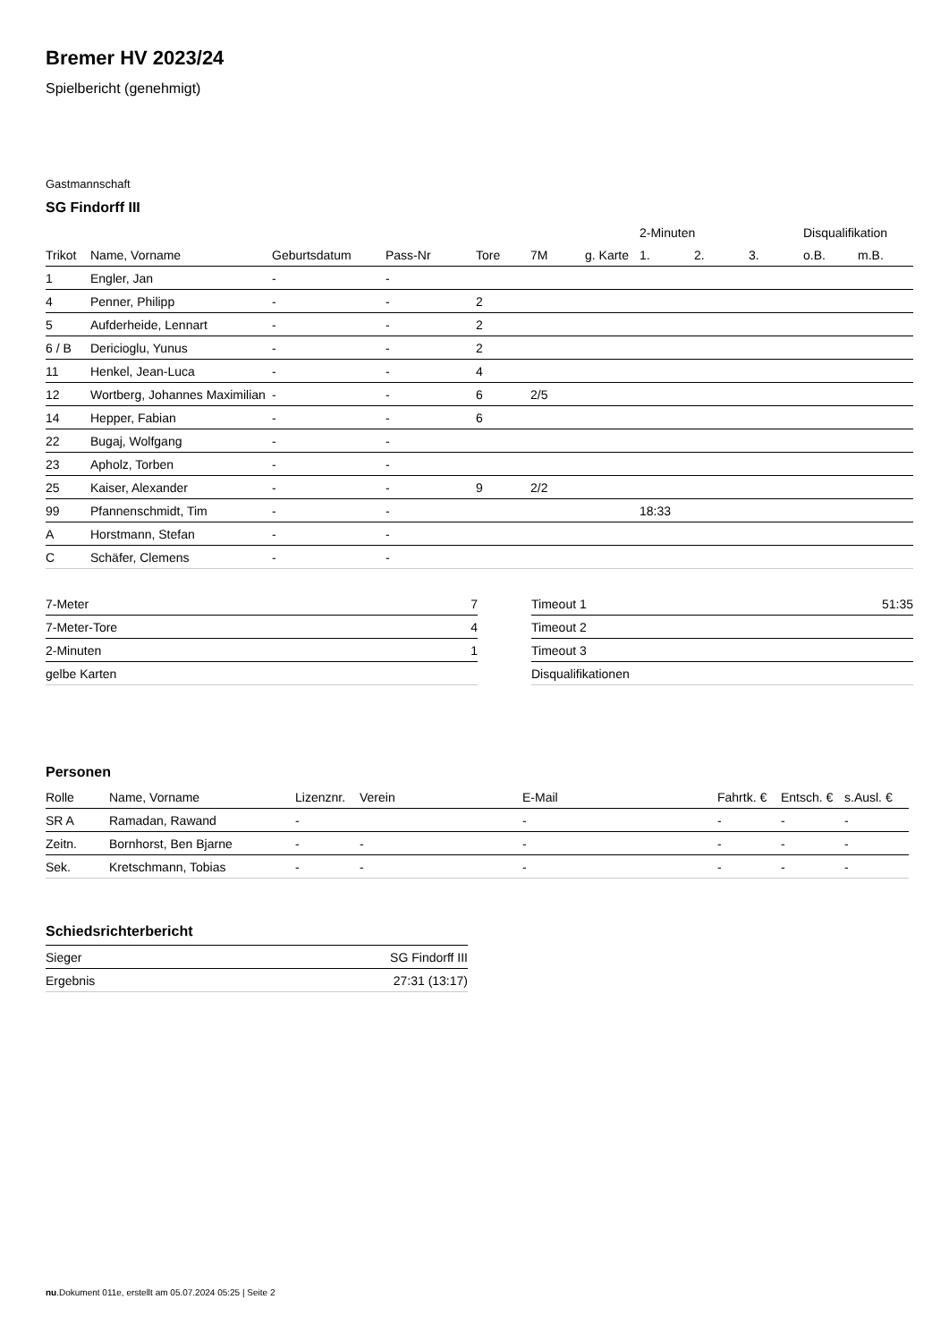Bremer HV 2023/24
Spielbericht (genehmigt)
Gastmannschaft
SG Findorff III
| | | | | | | | 2-Minuten | | | Disqualifikation | |
| --- | --- | --- | --- | --- | --- | --- | --- | --- | --- | --- | --- |
| Trikot | Name, Vorname | Geburtsdatum | Pass-Nr | Tore | 7M | g. Karte | 1. | 2. | 3. | o.B. | m.B. |
| 1 | Engler, Jan | - | - | | | | | | | | |
| 4 | Penner, Philipp | - | - | 2 | | | | | | | |
| 5 | Aufderheide, Lennart | - | - | 2 | | | | | | | |
| 6 / B | Dericioglu, Yunus | - | - | 2 | | | | | | | |
| 11 | Henkel, Jean-Luca | - | - | 4 | | | | | | | |
| 12 | Wortberg, Johannes Maximilian | - | - | 6 | 2/5 | | | | | | |
| 14 | Hepper, Fabian | - | - | 6 | | | | | | | |
| 22 | Bugaj, Wolfgang | - | - | | | | | | | | |
| 23 | Apholz, Torben | - | - | | | | | | | | |
| 25 | Kaiser, Alexander | - | - | 9 | 2/2 | | | | | | |
| 99 | Pfannenschmidt, Tim | - | - | | | | 18:33 | | | | |
| A | Horstmann, Stefan | - | - | | | | | | | | |
| C | Schäfer, Clemens | - | - | | | | | | | | |
| 7-Meter | 7 |
| 7-Meter-Tore | 4 |
| 2-Minuten | 1 |
| gelbe Karten | |
| Timeout 1 | 51:35 |
| Timeout 2 | |
| Timeout 3 | |
| Disqualifikationen | |
Personen
| Rolle | Name, Vorname | Lizenznr. | Verein | E-Mail | Fahrtk. € | Entsch. € | s.Ausl. € |
| --- | --- | --- | --- | --- | --- | --- | --- |
| SR A | Ramadan, Rawand | - | | - | - | - | - |
| Zeitn. | Bornhorst, Ben Bjarne | - | - | - | - | - | - |
| Sek. | Kretschmann, Tobias | - | - | - | - | - | - |
Schiedsrichterbericht
| Sieger | SG Findorff III |
| Ergebnis | 27:31 (13:17) |
nu.Dokument 011e, erstellt am 05.07.2024 05:25 | Seite 2